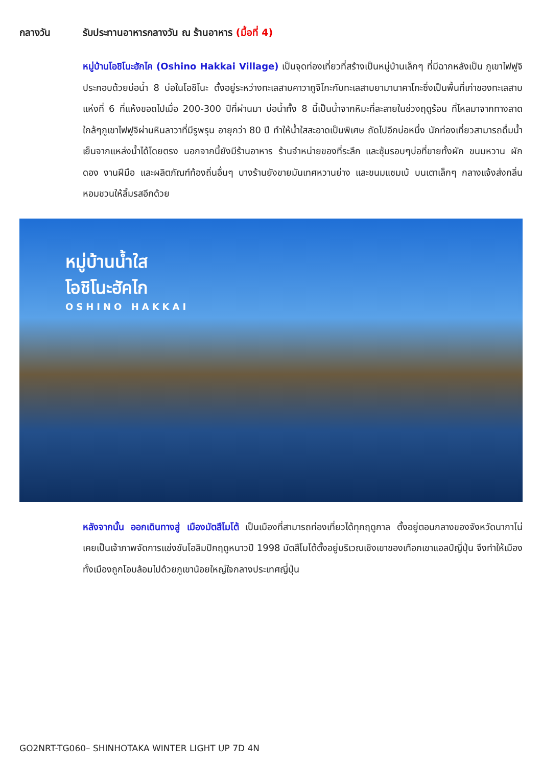กลางวัน รับประทานอาหารกลางวัน ณ ร้านอาหาร (มื้อที่ 4)
หมู่บ้านโอชิโนะฮักไค (Oshino Hakkai Village) เป็นจุดท่องเที่ยวที่สร้างเป็นหมู่บ้านเล็กๆ ที่มีฉากหลังเป็น ภูเขาไฟฟูจิ ประกอบด้วยบ่อน้ำ 8 บ่อในโอชิโนะ ตั้งอยู่ระหว่างทะเลสาบคาวากูจิโกะกับทะเลสาบยามานาคาโกะซึ่งเป็นพื้นที่เก่าของทะเลสาบแห่งที่ 6 ที่แห้งขอดไปเมื่อ 200-300 ปีที่ผ่านมา บ่อน้ำทั้ง 8 นี้เป็นน้ำจากหิมะที่ละลายในช่วงฤดูร้อน ที่ไหลมาจากทางลาดใกล้ๆภูเขาไฟฟูจิผ่านหินลาวาที่มีรูพรุน อายุกว่า 80 ปี ทำให้น้ำใสสะอาดเป็นพิเศษ ถัดไปอีกบ่อหนึ่ง นักท่องเที่ยวสามารถดื่มน้ำเย็นจากแหล่งน้ำได้โดยตรง นอกจากนี้ยังมีร้านอาหาร ร้านจำหน่ายของที่ระลึก และซุ้มรอบๆบ่อที่ขายทั้งผัก ขนมหวาน ผักดอง งานฝีมือ และผลิตภัณฑ์ท้องถิ่นอื่นๆ บางร้านยังขายมันเทศหวานย่าง และขนมแซมเบ้ บนเตาเล็กๆ กลางแจ้งส่งกลิ่นหอมชวนให้ลิ้มรสอีกด้วย
หมู่บ้านน้ำใส
โอชิโนะฮัคไก
OSHINO HAKKAI
หลังจากนั้น ออกเดินทางสู่ เมืองมัตสึโมโต้ เป็นเมืองที่สามารถท่องเที่ยวได้ทุกฤดูกาล ตั้งอยู่ตอนกลางของจังหวัดนากาโน่ เคยเป็นเจ้าภาพจัดการแข่งขันโอลิมปิกฤดูหนาวปี 1998 มัตสึโมโต้ตั้งอยู่บริเวณเชิงเขาของเทือกเขาแอลป์ญี่ปุ่น จึงทำให้เมืองทั้งเมืองถูกโอบล้อมไปด้วยภูเขาน้อยใหญ่ใจกลางประเทศญี่ปุ่น
GO2NRT-TG060– SHINHOTAKA WINTER LIGHT UP 7D 4N